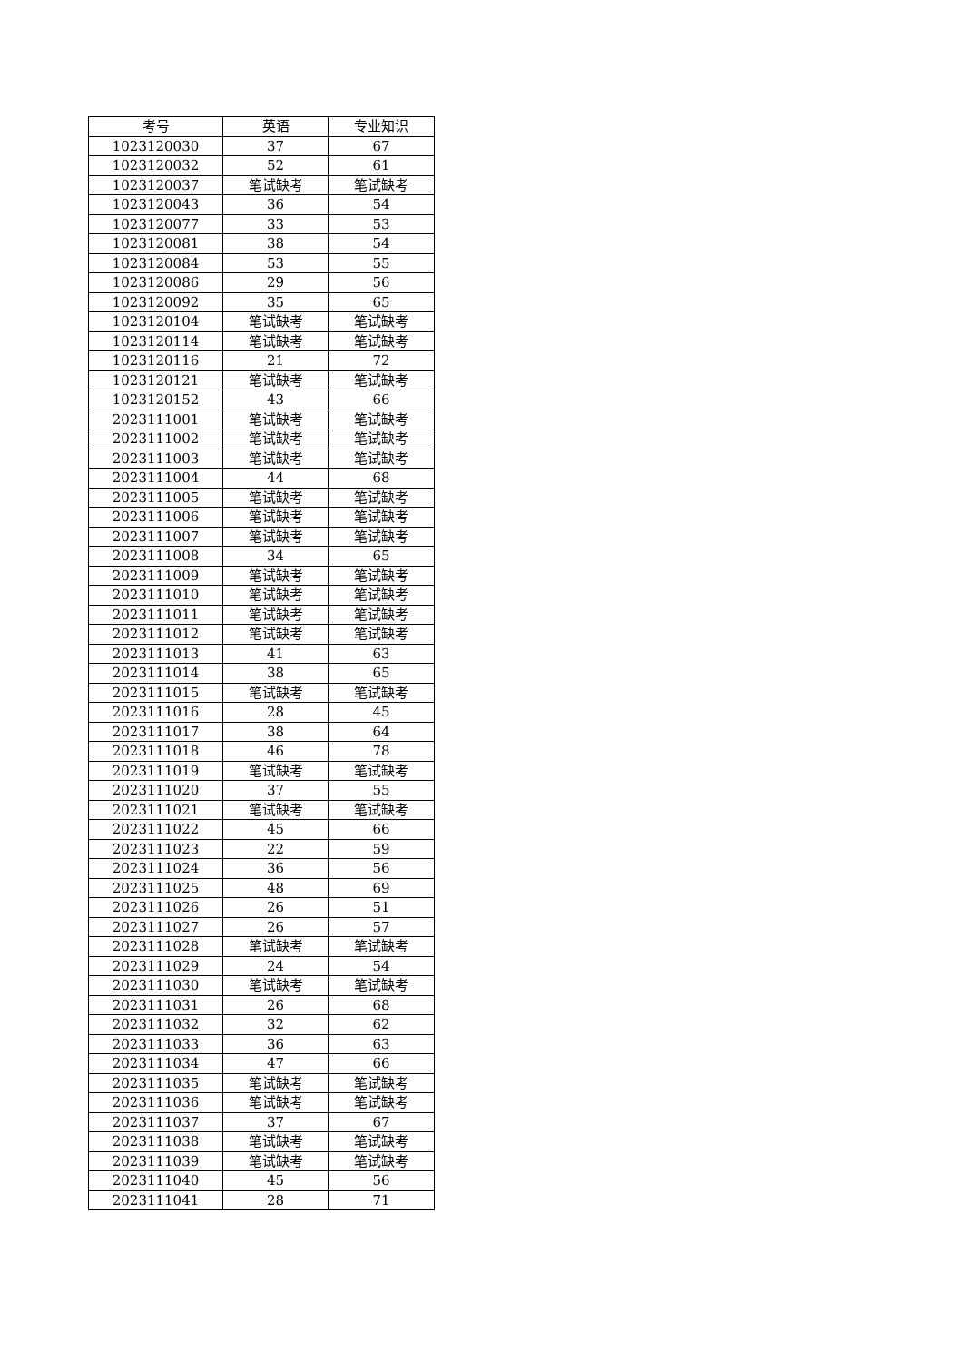| 考号 | 英语 | 专业知识 |
| --- | --- | --- |
| 1023120030 | 37 | 67 |
| 1023120032 | 52 | 61 |
| 1023120037 | 笔试缺考 | 笔试缺考 |
| 1023120043 | 36 | 54 |
| 1023120077 | 33 | 53 |
| 1023120081 | 38 | 54 |
| 1023120084 | 53 | 55 |
| 1023120086 | 29 | 56 |
| 1023120092 | 35 | 65 |
| 1023120104 | 笔试缺考 | 笔试缺考 |
| 1023120114 | 笔试缺考 | 笔试缺考 |
| 1023120116 | 21 | 72 |
| 1023120121 | 笔试缺考 | 笔试缺考 |
| 1023120152 | 43 | 66 |
| 2023111001 | 笔试缺考 | 笔试缺考 |
| 2023111002 | 笔试缺考 | 笔试缺考 |
| 2023111003 | 笔试缺考 | 笔试缺考 |
| 2023111004 | 44 | 68 |
| 2023111005 | 笔试缺考 | 笔试缺考 |
| 2023111006 | 笔试缺考 | 笔试缺考 |
| 2023111007 | 笔试缺考 | 笔试缺考 |
| 2023111008 | 34 | 65 |
| 2023111009 | 笔试缺考 | 笔试缺考 |
| 2023111010 | 笔试缺考 | 笔试缺考 |
| 2023111011 | 笔试缺考 | 笔试缺考 |
| 2023111012 | 笔试缺考 | 笔试缺考 |
| 2023111013 | 41 | 63 |
| 2023111014 | 38 | 65 |
| 2023111015 | 笔试缺考 | 笔试缺考 |
| 2023111016 | 28 | 45 |
| 2023111017 | 38 | 64 |
| 2023111018 | 46 | 78 |
| 2023111019 | 笔试缺考 | 笔试缺考 |
| 2023111020 | 37 | 55 |
| 2023111021 | 笔试缺考 | 笔试缺考 |
| 2023111022 | 45 | 66 |
| 2023111023 | 22 | 59 |
| 2023111024 | 36 | 56 |
| 2023111025 | 48 | 69 |
| 2023111026 | 26 | 51 |
| 2023111027 | 26 | 57 |
| 2023111028 | 笔试缺考 | 笔试缺考 |
| 2023111029 | 24 | 54 |
| 2023111030 | 笔试缺考 | 笔试缺考 |
| 2023111031 | 26 | 68 |
| 2023111032 | 32 | 62 |
| 2023111033 | 36 | 63 |
| 2023111034 | 47 | 66 |
| 2023111035 | 笔试缺考 | 笔试缺考 |
| 2023111036 | 笔试缺考 | 笔试缺考 |
| 2023111037 | 37 | 67 |
| 2023111038 | 笔试缺考 | 笔试缺考 |
| 2023111039 | 笔试缺考 | 笔试缺考 |
| 2023111040 | 45 | 56 |
| 2023111041 | 28 | 71 |